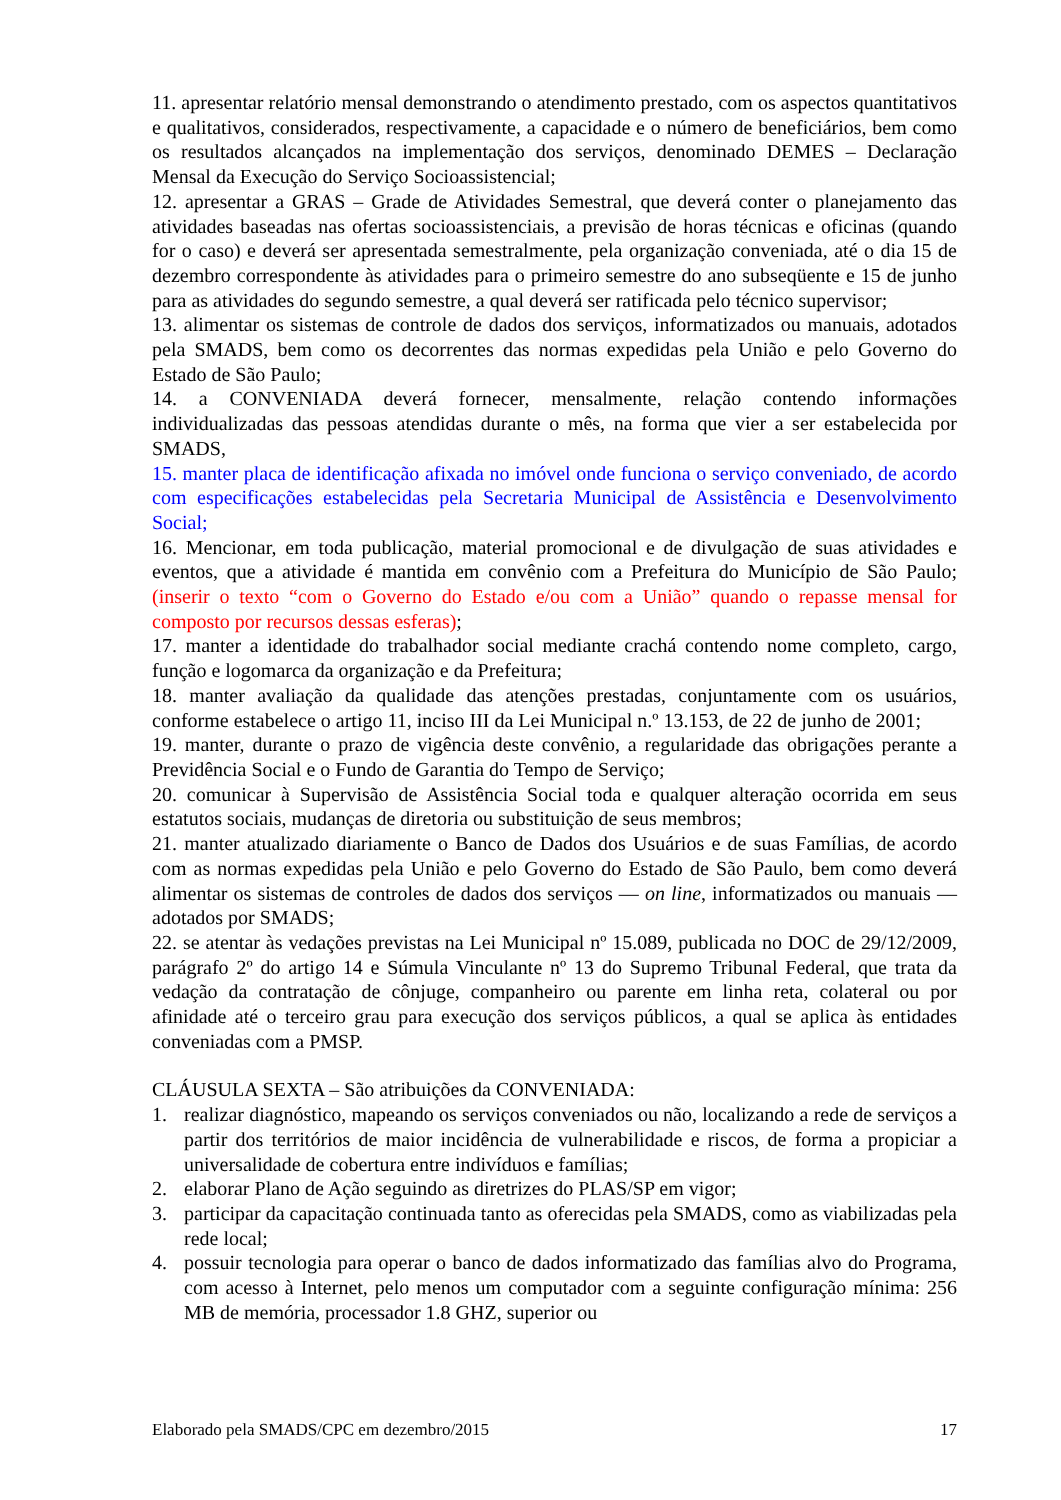11. apresentar relatório mensal demonstrando o atendimento prestado, com os aspectos quantitativos e qualitativos, considerados, respectivamente, a capacidade e o número de beneficiários, bem como os resultados alcançados na implementação dos serviços, denominado DEMES – Declaração Mensal da Execução do Serviço Socioassistencial;
12. apresentar a GRAS – Grade de Atividades Semestral, que deverá conter o planejamento das atividades baseadas nas ofertas socioassistenciais, a previsão de horas técnicas e oficinas (quando for o caso) e deverá ser apresentada semestralmente, pela organização conveniada, até o dia 15 de dezembro correspondente às atividades para o primeiro semestre do ano subseqüente e 15 de junho para as atividades do segundo semestre, a qual deverá ser ratificada pelo técnico supervisor;
13. alimentar os sistemas de controle de dados dos serviços, informatizados ou manuais, adotados pela SMADS, bem como os decorrentes das normas expedidas pela União e pelo Governo do Estado de São Paulo;
14. a CONVENIADA deverá fornecer, mensalmente, relação contendo informações individualizadas das pessoas atendidas durante o mês, na forma que vier a ser estabelecida por SMADS,
15. manter placa de identificação afixada no imóvel onde funciona o serviço conveniado, de acordo com especificações estabelecidas pela Secretaria Municipal de Assistência e Desenvolvimento Social;
16. Mencionar, em toda publicação, material promocional e de divulgação de suas atividades e eventos, que a atividade é mantida em convênio com a Prefeitura do Município de São Paulo; (inserir o texto “com o Governo do Estado e/ou com a União” quando o repasse mensal for composto por recursos dessas esferas);
17. manter a identidade do trabalhador social mediante crachá contendo nome completo, cargo, função e logomarca da organização e da Prefeitura;
18. manter avaliação da qualidade das atenções prestadas, conjuntamente com os usuários, conforme estabelece o artigo 11, inciso III da Lei Municipal n.º 13.153, de 22 de junho de 2001;
19. manter, durante o prazo de vigência deste convênio, a regularidade das obrigações perante a Previdência Social e o Fundo de Garantia do Tempo de Serviço;
20. comunicar à Supervisão de Assistência Social toda e qualquer alteração ocorrida em seus estatutos sociais, mudanças de diretoria ou substituição de seus membros;
21. manter atualizado diariamente o Banco de Dados dos Usuários e de suas Famílias, de acordo com as normas expedidas pela União e pelo Governo do Estado de São Paulo, bem como deverá alimentar os sistemas de controles de dados dos serviços — on line, informatizados ou manuais — adotados por SMADS;
22. se atentar às vedações previstas na Lei Municipal nº 15.089, publicada no DOC de 29/12/2009, parágrafo 2º do artigo 14 e Súmula Vinculante nº 13 do Supremo Tribunal Federal, que trata da vedação da contratação de cônjuge, companheiro ou parente em linha reta, colateral ou por afinidade até o terceiro grau para execução dos serviços públicos, a qual se aplica às entidades conveniadas com a PMSP.
CLÁUSULA SEXTA – São atribuições da CONVENIADA:
1. realizar diagnóstico, mapeando os serviços conveniados ou não, localizando a rede de serviços a partir dos territórios de maior incidência de vulnerabilidade e riscos, de forma a propiciar a universalidade de cobertura entre indivíduos e famílias;
2. elaborar Plano de Ação seguindo as diretrizes do PLAS/SP em vigor;
3. participar da capacitação continuada tanto as oferecidas pela SMADS, como as viabilizadas pela rede local;
4. possuir tecnologia para operar o banco de dados informatizado das famílias alvo do Programa, com acesso à Internet, pelo menos um computador com a seguinte configuração mínima: 256 MB de memória, processador 1.8 GHZ, superior ou
Elaborado pela SMADS/CPC em dezembro/2015 17